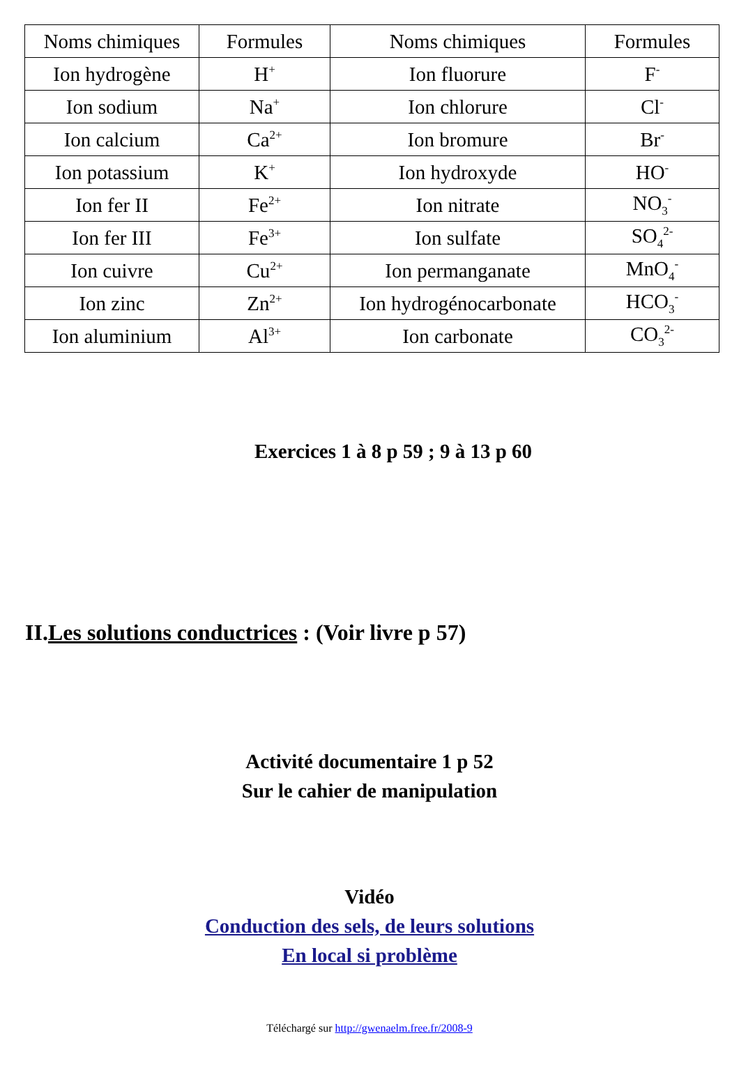| Noms chimiques | Formules | Noms chimiques | Formules |
| --- | --- | --- | --- |
| Ion hydrogène | H<sup>+</sup> | Ion fluorure | F<sup>-</sup> |
| Ion sodium | Na<sup>+</sup> | Ion chlorure | Cl<sup>-</sup> |
| Ion calcium | Ca<sup>2+</sup> | Ion bromure | Br<sup>-</sup> |
| Ion potassium | K<sup>+</sup> | Ion hydroxyde | HO<sup>-</sup> |
| Ion fer II | Fe<sup>2+</sup> | Ion nitrate | NO<sub>3</sub><sup>-</sup> |
| Ion fer III | Fe<sup>3+</sup> | Ion sulfate | SO<sub>4</sub><sup>2-</sup> |
| Ion cuivre | Cu<sup>2+</sup> | Ion permanganate | MnO<sub>4</sub><sup>-</sup> |
| Ion zinc | Zn<sup>2+</sup> | Ion hydrogénocarbonate | HCO<sub>3</sub><sup>-</sup> |
| Ion aluminium | Al<sup>3+</sup> | Ion carbonate | CO<sub>3</sub><sup>2-</sup> |
Exercices 1 à 8 p 59 ; 9 à 13 p 60
II.Les solutions conductrices : (Voir livre p 57)
Activité documentaire 1 p 52
Sur le cahier de manipulation
Vidéo
Conduction des sels, de leurs solutions
En local si problème
Téléchargé sur http://gwenaelm.free.fr/2008-9